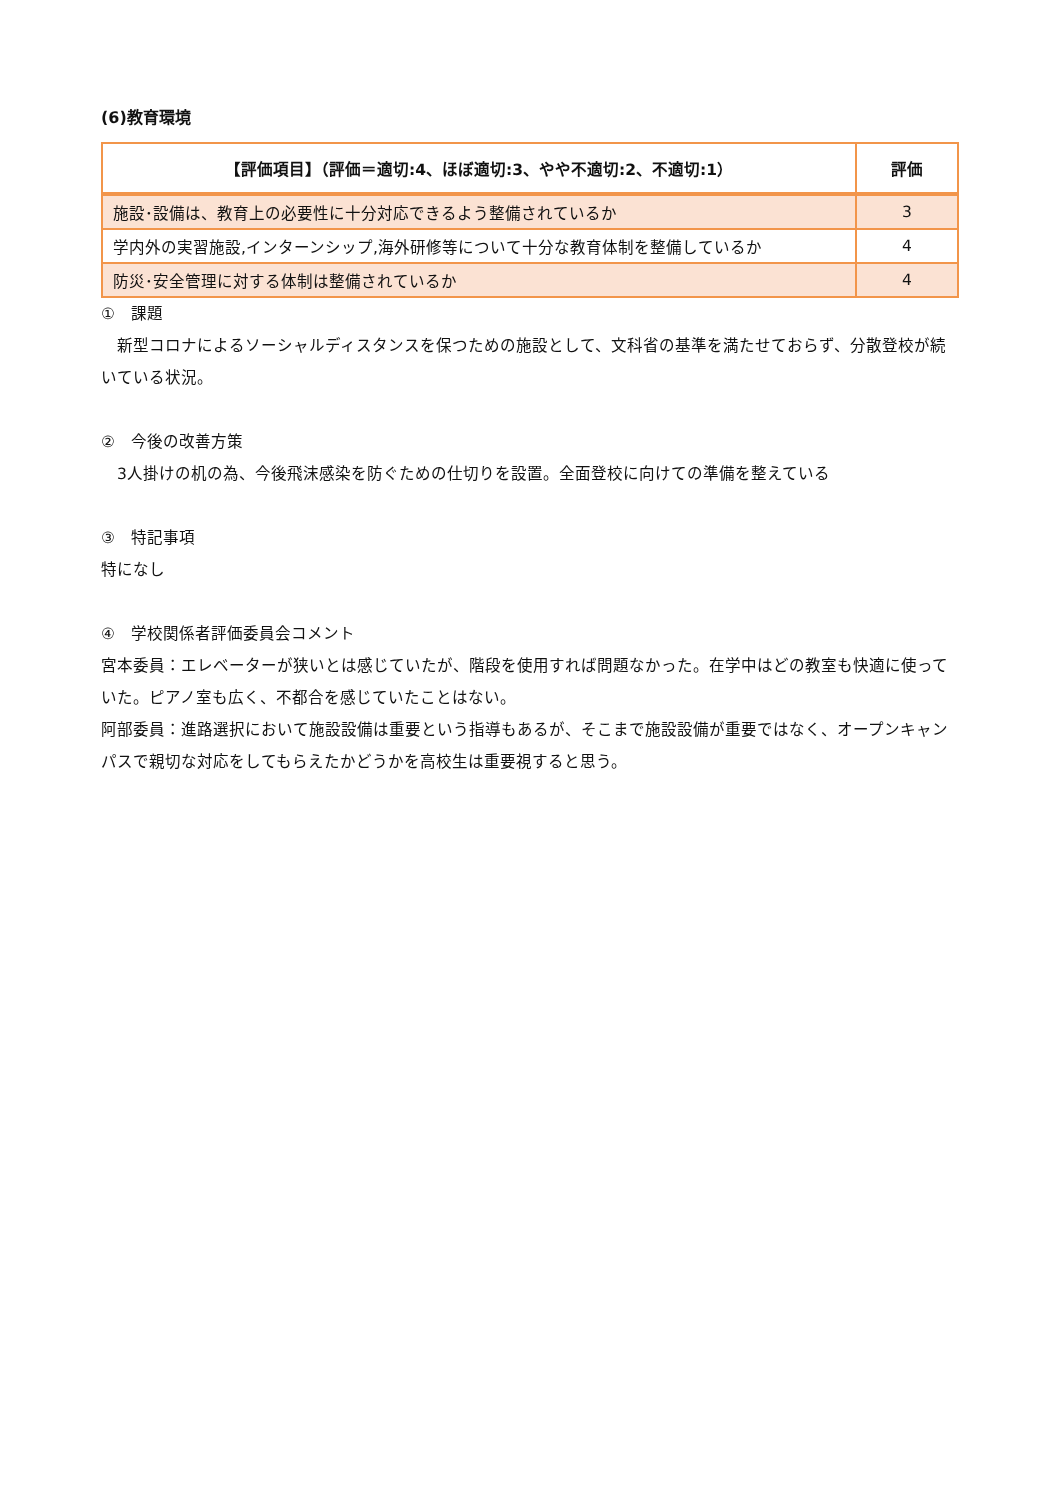(6)教育環境
| 【評価項目】（評価＝適切:4、ほぼ適切:3、やや不適切:2、不適切:1） | 評価 |
| --- | --- |
| 施設･設備は、教育上の必要性に十分対応できるよう整備されているか | 3 |
| 学内外の実習施設,インターンシップ,海外研修等について十分な教育体制を整備しているか | 4 |
| 防災･安全管理に対する体制は整備されているか | 4 |
①　課題
　新型コロナによるソーシャルディスタンスを保つための施設として、文科省の基準を満たせておらず、分散登校が続いている状況。
②　今後の改善方策
　3人掛けの机の為、今後飛沫感染を防ぐための仕切りを設置。全面登校に向けての準備を整えている
③　特記事項
特になし
④　学校関係者評価委員会コメント
宮本委員：エレベーターが狭いとは感じていたが、階段を使用すれば問題なかった。在学中はどの教室も快適に使っていた。ピアノ室も広く、不都合を感じていたことはない。
阿部委員：進路選択において施設設備は重要という指導もあるが、そこまで施設設備が重要ではなく、オープンキャンパスで親切な対応をしてもらえたかどうかを高校生は重要視すると思う。